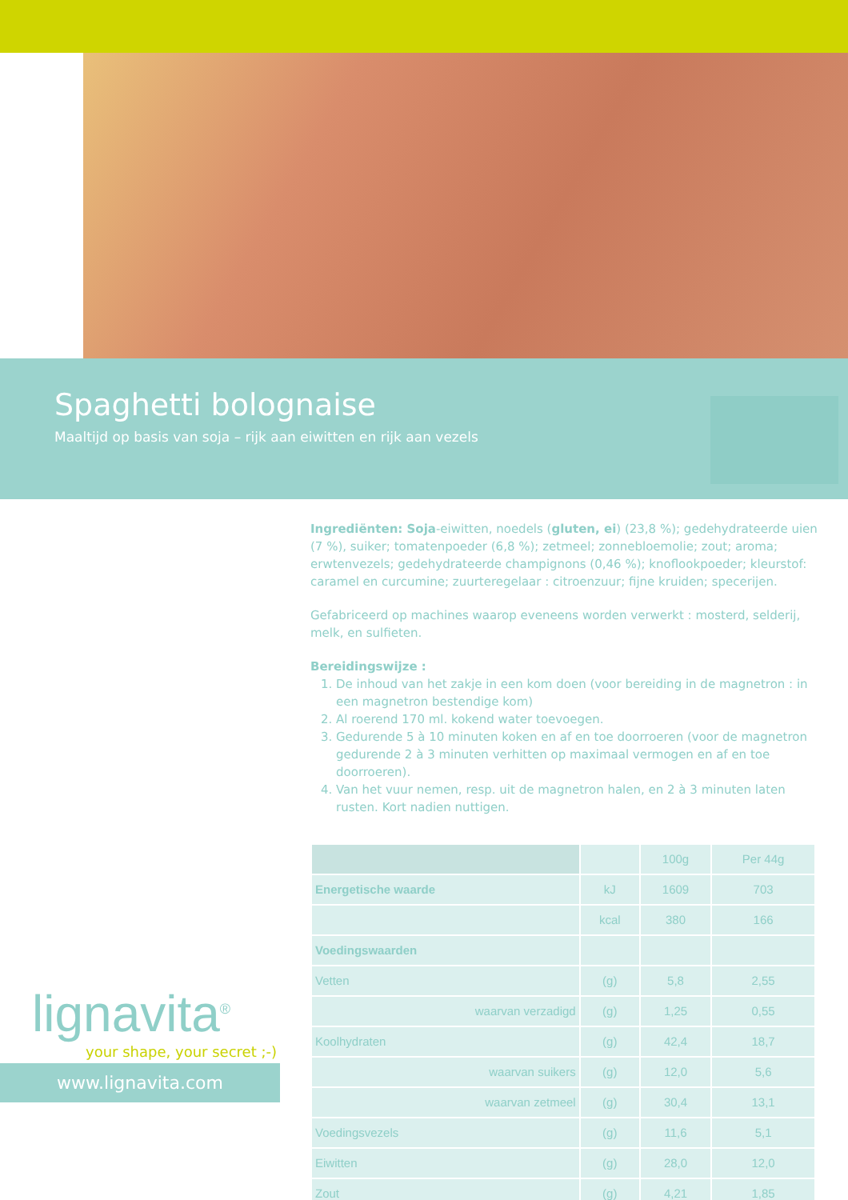Spaghetti bolognaise
Maaltijd op basis van soja – rijk aan eiwitten en rijk aan vezels
Ingrediënten: Soja-eiwitten, noedels (gluten, ei) (23,8 %); gedehydrateerde uien (7 %), suiker; tomatenpoeder (6,8 %); zetmeel; zonnebloemolie; zout; aroma; erwtenvezels; gedehydrateerde champignons (0,46 %); knoflookpoeder; kleurstof: caramel en curcumine; zuurteregelaar : citroenzuur; fijne kruiden; specerijen.
Gefabriceerd op machines waarop eveneens worden verwerkt : mosterd, selderij, melk, en sulfieten.
Bereidingswijze :
1. De inhoud van het zakje in een kom doen (voor bereiding in de magnetron : in een magnetron bestendige kom)
2. Al roerend 170 ml. kokend water toevoegen.
3. Gedurende 5 à 10 minuten koken en af en toe doorroeren (voor de magnetron gedurende 2 à 3 minuten verhitten op maximaal vermogen en af en toe doorroeren).
4. Van het vuur nemen, resp. uit de magnetron halen, en 2 à 3 minuten laten rusten. Kort nadien nuttigen.
| | | 100g | Per 44g |
| --- | --- | --- | --- |
| Energetische waarde | kJ | 1609 | 703 |
| | kcal | 380 | 166 |
| Voedingswaarden | | | |
| Vetten | (g) | 5,8 | 2,55 |
| waarvan verzadigd | (g) | 1,25 | 0,55 |
| Koolhydraten | (g) | 42,4 | 18,7 |
| waarvan suikers | (g) | 12,0 | 5,6 |
| waarvan zetmeel | (g) | 30,4 | 13,1 |
| Voedingsvezels | (g) | 11,6 | 5,1 |
| Eiwitten | (g) | 28,0 | 12,0 |
| Zout | (g) | 4,21 | 1,85 |
lignavita<sup>®</sup>
your shape, your secret ;-)
www.lignavita.com